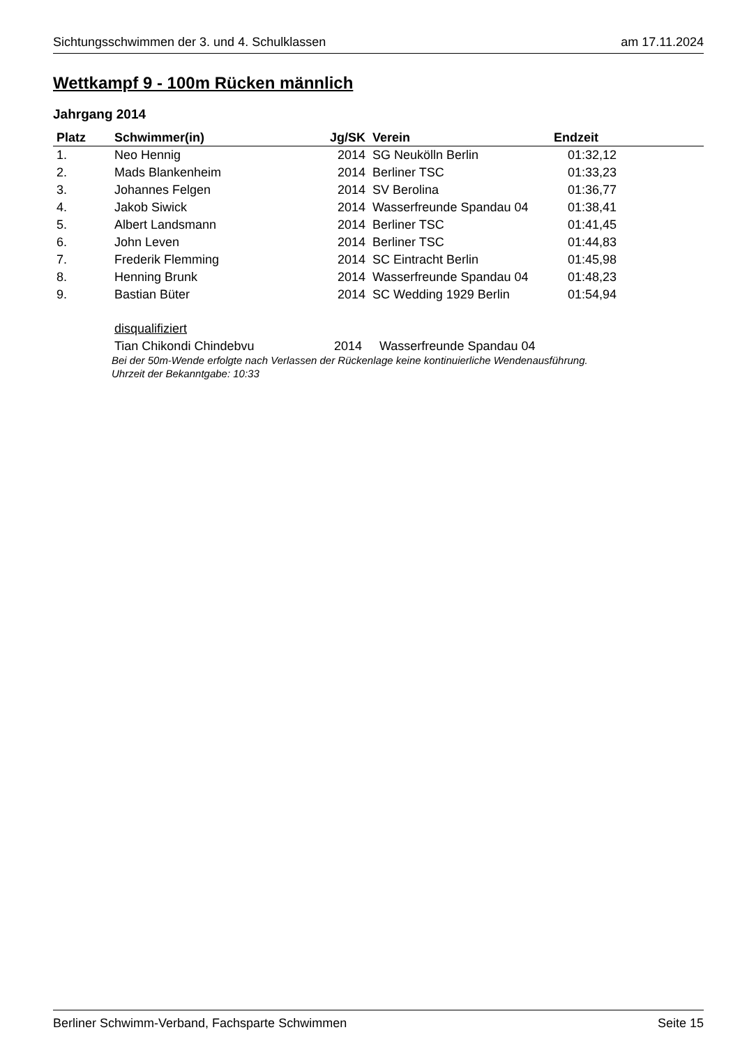Sichtungsschwimmen der 3. und 4. Schulklassen am 17.11.2024
Wettkampf 9 - 100m Rücken männlich
Jahrgang 2014
| Platz | Schwimmer(in) | Jg/SK | Verein | Endzeit |
| --- | --- | --- | --- | --- |
| 1. | Neo Hennig | 2014 | SG Neukölln Berlin | 01:32,12 |
| 2. | Mads Blankenheim | 2014 | Berliner TSC | 01:33,23 |
| 3. | Johannes Felgen | 2014 | SV Berolina | 01:36,77 |
| 4. | Jakob Siwick | 2014 | Wasserfreunde Spandau 04 | 01:38,41 |
| 5. | Albert Landsmann | 2014 | Berliner TSC | 01:41,45 |
| 6. | John Leven | 2014 | Berliner TSC | 01:44,83 |
| 7. | Frederik Flemming | 2014 | SC Eintracht Berlin | 01:45,98 |
| 8. | Henning Brunk | 2014 | Wasserfreunde Spandau 04 | 01:48,23 |
| 9. | Bastian Büter | 2014 | SC Wedding 1929 Berlin | 01:54,94 |
disqualifiziert
Tian Chikondi Chindebvu 2014 Wasserfreunde Spandau 04
Bei der 50m-Wende erfolgte nach Verlassen der Rückenlage keine kontinuierliche Wendenausführung.
Uhrzeit der Bekanntgabe: 10:33
Berliner Schwimm-Verband, Fachsparte Schwimmen Seite 15